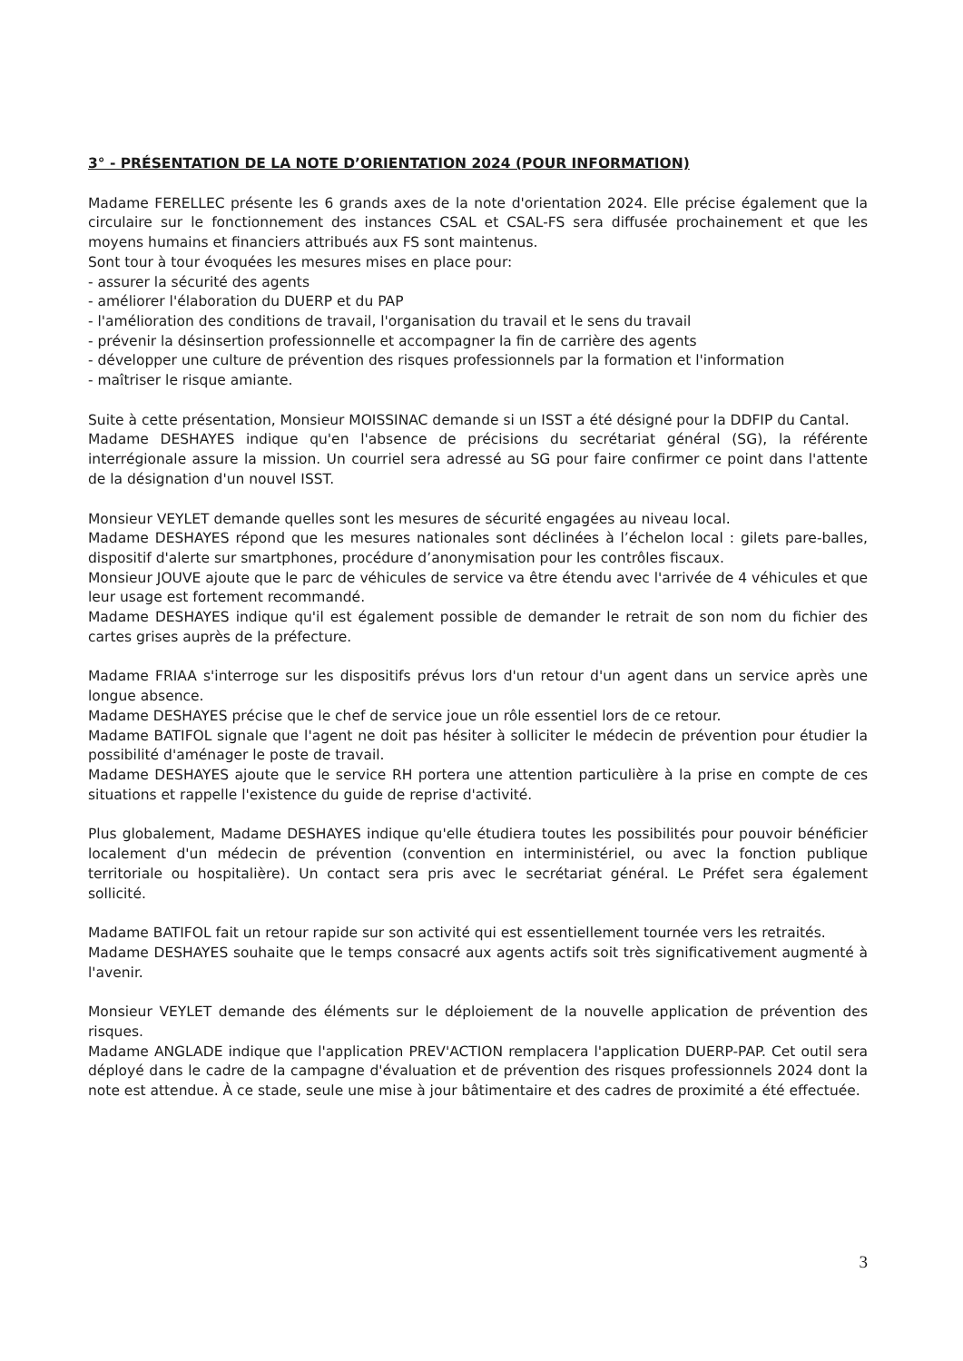3° - PRÉSENTATION DE LA NOTE D’ORIENTATION 2024 (POUR INFORMATION)
Madame FERELLEC présente les 6 grands axes de la note d'orientation 2024. Elle précise également que la circulaire sur le fonctionnement des instances CSAL et CSAL-FS sera diffusée prochainement et que les moyens humains et financiers attribués aux FS sont maintenus.
Sont tour à tour évoquées les mesures mises en place pour:
- assurer la sécurité des agents
- améliorer l'élaboration du DUERP et du PAP
- l'amélioration des conditions de travail, l'organisation du travail et le sens du travail
- prévenir la désinsertion professionnelle et accompagner la fin de carrière des agents
- développer une culture de prévention des risques professionnels par la formation et l'information
- maîtriser le risque amiante.
Suite à cette présentation, Monsieur MOISSINAC demande si un ISST a été désigné pour la DDFIP du Cantal.
Madame DESHAYES indique qu'en l'absence de précisions du secrétariat général (SG), la référente interrégionale assure la mission. Un courriel sera adressé au SG pour faire confirmer ce point dans l'attente de la désignation d'un nouvel ISST.
Monsieur VEYLET demande quelles sont les mesures de sécurité engagées au niveau local.
Madame DESHAYES répond que les mesures nationales sont déclinées à l’échelon local : gilets pare-balles, dispositif d'alerte sur smartphones, procédure d’anonymisation pour les contrôles fiscaux.
Monsieur JOUVE ajoute que le parc de véhicules de service va être étendu avec l'arrivée de 4 véhicules et que leur usage est fortement recommandé.
Madame DESHAYES indique qu'il est également possible de demander le retrait de son nom du fichier des cartes grises auprès de la préfecture.
Madame FRIAA s'interroge sur les dispositifs prévus lors d'un retour d'un agent dans un service après une longue absence.
Madame DESHAYES précise que le chef de service joue un rôle essentiel lors de ce retour.
Madame BATIFOL signale que l'agent ne doit pas hésiter à solliciter le médecin de prévention pour étudier la possibilité d'aménager le poste de travail.
Madame DESHAYES ajoute que le service RH portera une attention particulière à la prise en compte de ces situations et rappelle l'existence du guide de reprise d'activité.
Plus globalement, Madame DESHAYES indique qu'elle étudiera toutes les possibilités pour pouvoir bénéficier localement d'un médecin de prévention (convention en interministériel, ou avec la fonction publique territoriale ou hospitalière). Un contact sera pris avec le secrétariat général. Le Préfet sera également sollicité.
Madame BATIFOL fait un retour rapide sur son activité qui est essentiellement tournée vers les retraités.
Madame DESHAYES souhaite que le temps consacré aux agents actifs soit très significativement augmenté à l'avenir.
Monsieur VEYLET demande des éléments sur le déploiement de la nouvelle application de prévention des risques.
Madame ANGLADE indique que l'application PREV'ACTION remplacera l'application DUERP-PAP. Cet outil sera déployé dans le cadre de la campagne d'évaluation et de prévention des risques professionnels 2024 dont la note est attendue. À ce stade, seule une mise à jour bâtimentaire et des cadres de proximité a été effectuée.
3